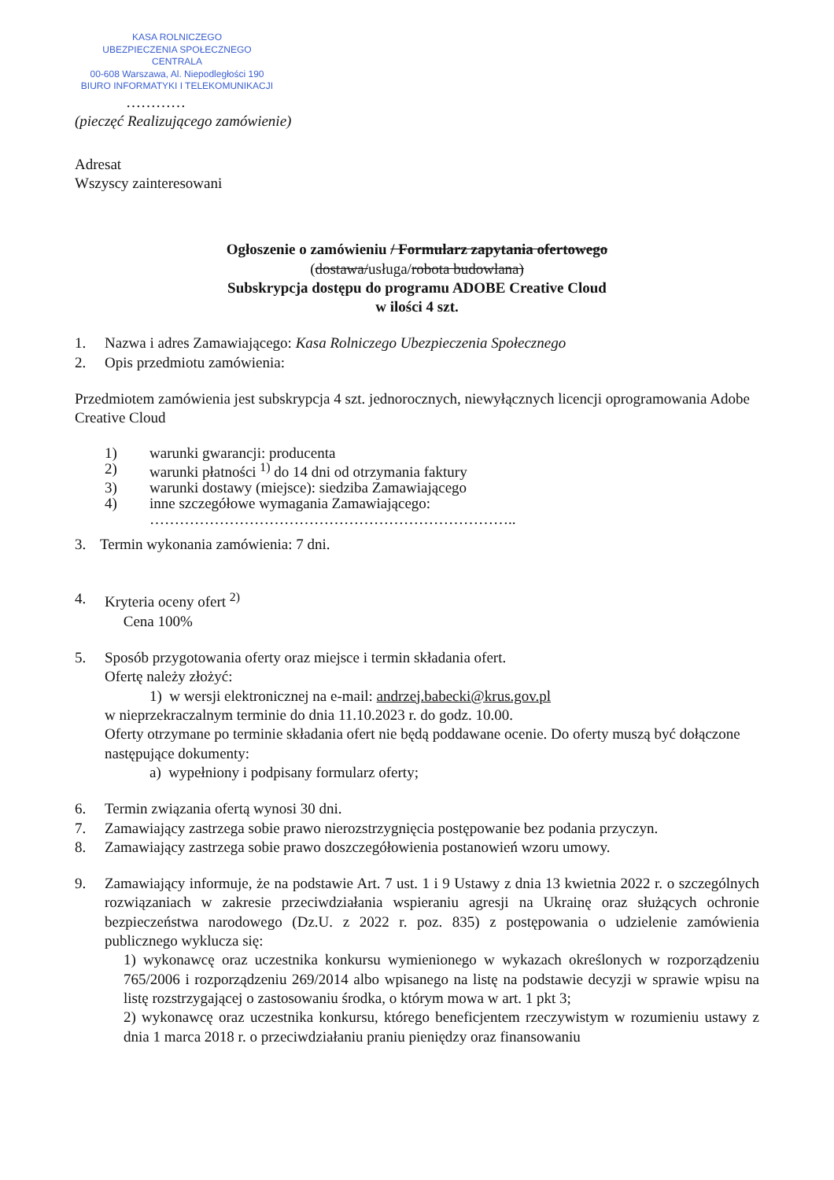KASA ROLNICZEGO
UBEZPIECZENIA SPOŁECZNEGO
CENTRALA
00-608 Warszawa, Al. Niepodległości 190
BIURO INFORMATYKI I TELEKOMUNIKACJI
…………
(pieczęć Realizującego zamówienie)
Adresat
Wszyscy zainteresowani
Ogłoszenie o zamówieniu / Formularz zapytania ofertowego
(dostawa/usługa/robota budowlana)
Subskrypcja dostępu do programu ADOBE Creative Cloud
w ilości 4 szt.
1. Nazwa i adres Zamawiającego: Kasa Rolniczego Ubezpieczenia Społecznego
2. Opis przedmiotu zamówienia:
Przedmiotem zamówienia jest subskrypcja 4 szt. jednorocznych, niewyłącznych licencji oprogramowania Adobe Creative Cloud
1) warunki gwarancji: producenta
2) warunki płatności <sup>1)</sup> do 14 dni od otrzymania faktury
3) warunki dostawy (miejsce): siedziba Zamawiającego
4) inne szczegółowe wymagania Zamawiającego:
………………………………………………………………..
3. Termin wykonania zamówienia: 7 dni.
4. Kryteria oceny ofert <sup>2)</sup>
Cena 100%
5. Sposób przygotowania oferty oraz miejsce i termin składania ofert.
Ofertę należy złożyć:
1) w wersji elektronicznej na e-mail: andrzej.babecki@krus.gov.pl
w nieprzekraczalnym terminie do dnia 11.10.2023 r. do godz. 10.00.
Oferty otrzymane po terminie składania ofert nie będą poddawane ocenie. Do oferty muszą być dołączone następujące dokumenty:
a) wypełniony i podpisany formularz oferty;
6. Termin związania ofertą wynosi 30 dni.
7. Zamawiający zastrzega sobie prawo nierozstrzygnięcia postępowanie bez podania przyczyn.
8. Zamawiający zastrzega sobie prawo doszczegółowienia postanowień wzoru umowy.
9. Zamawiający informuje, że na podstawie Art. 7 ust. 1 i 9 Ustawy z dnia 13 kwietnia 2022 r. o szczególnych rozwiązaniach w zakresie przeciwdziałania wspieraniu agresji na Ukrainę oraz służących ochronie bezpieczeństwa narodowego (Dz.U. z 2022 r. poz. 835) z postępowania o udzielenie zamówienia publicznego wyklucza się:
1) wykonawcę oraz uczestnika konkursu wymienionego w wykazach określonych w rozporządzeniu 765/2006 i rozporządzeniu 269/2014 albo wpisanego na listę na podstawie decyzji w sprawie wpisu na listę rozstrzygającej o zastosowaniu środka, o którym mowa w art. 1 pkt 3;
2) wykonawcę oraz uczestnika konkursu, którego beneficjentem rzeczywistym w rozumieniu ustawy z dnia 1 marca 2018 r. o przeciwdziałaniu praniu pieniędzy oraz finansowaniu